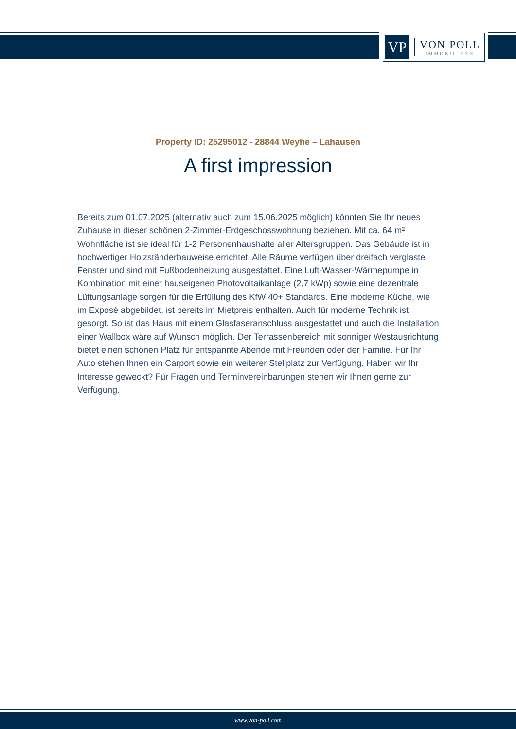VP
VON POLL
IMMOBILIEN®
Property ID: 25295012 - 28844 Weyhe – Lahausen
A first impression
Bereits zum 01.07.2025 (alternativ auch zum 15.06.2025 möglich) könnten Sie Ihr neues Zuhause in dieser schönen 2-Zimmer-Erdgeschosswohnung beziehen. Mit ca. 64 m² Wohnfläche ist sie ideal für 1-2 Personenhaushalte aller Altersgruppen. Das Gebäude ist in hochwertiger Holzständerbauweise errichtet. Alle Räume verfügen über dreifach verglaste Fenster und sind mit Fußbodenheizung ausgestattet. Eine Luft-Wasser-Wärmepumpe in Kombination mit einer hauseigenen Photovoltaikanlage (2,7 kWp) sowie eine dezentrale Lüftungsanlage sorgen für die Erfüllung des KfW 40+ Standards. Eine moderne Küche, wie im Exposé abgebildet, ist bereits im Mietpreis enthalten. Auch für moderne Technik ist gesorgt. So ist das Haus mit einem Glasfaseranschluss ausgestattet und auch die Installation einer Wallbox wäre auf Wunsch möglich. Der Terrassenbereich mit sonniger Westausrichtung bietet einen schönen Platz für entspannte Abende mit Freunden oder der Familie. Für Ihr Auto stehen Ihnen ein Carport sowie ein weiterer Stellplatz zur Verfügung. Haben wir Ihr Interesse geweckt? Für Fragen und Terminvereinbarungen stehen wir Ihnen gerne zur Verfügung.
www.von-poll.com